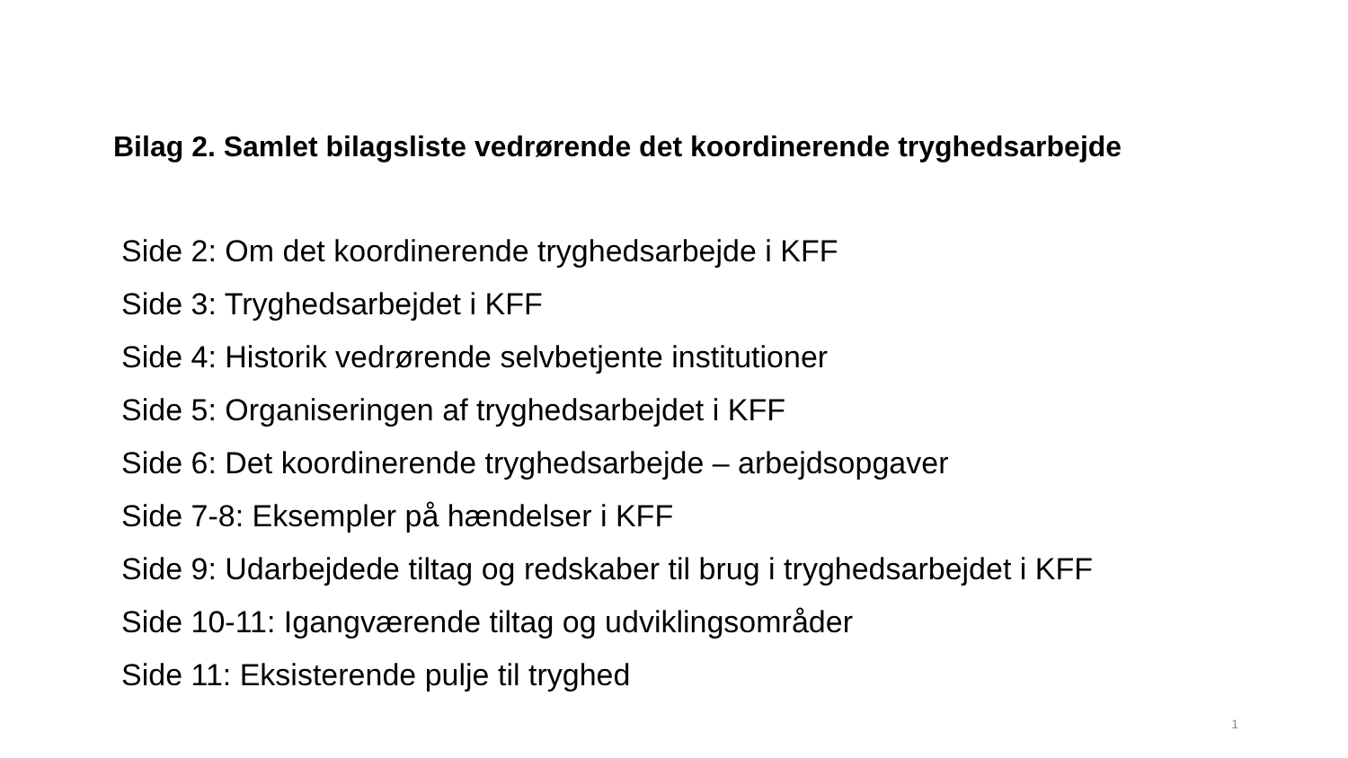Bilag 2. Samlet bilagsliste vedrørende det koordinerende tryghedsarbejde
Side 2: Om det koordinerende tryghedsarbejde i KFF
Side 3: Tryghedsarbejdet i KFF
Side 4: Historik vedrørende selvbetjente institutioner
Side 5: Organiseringen af tryghedsarbejdet i KFF
Side 6: Det koordinerende tryghedsarbejde – arbejdsopgaver
Side 7-8: Eksempler på hændelser i KFF
Side 9: Udarbejdede tiltag og redskaber til brug i tryghedsarbejdet i KFF
Side 10-11: Igangværende tiltag og udviklingsområder
Side 11: Eksisterende pulje til tryghed
1